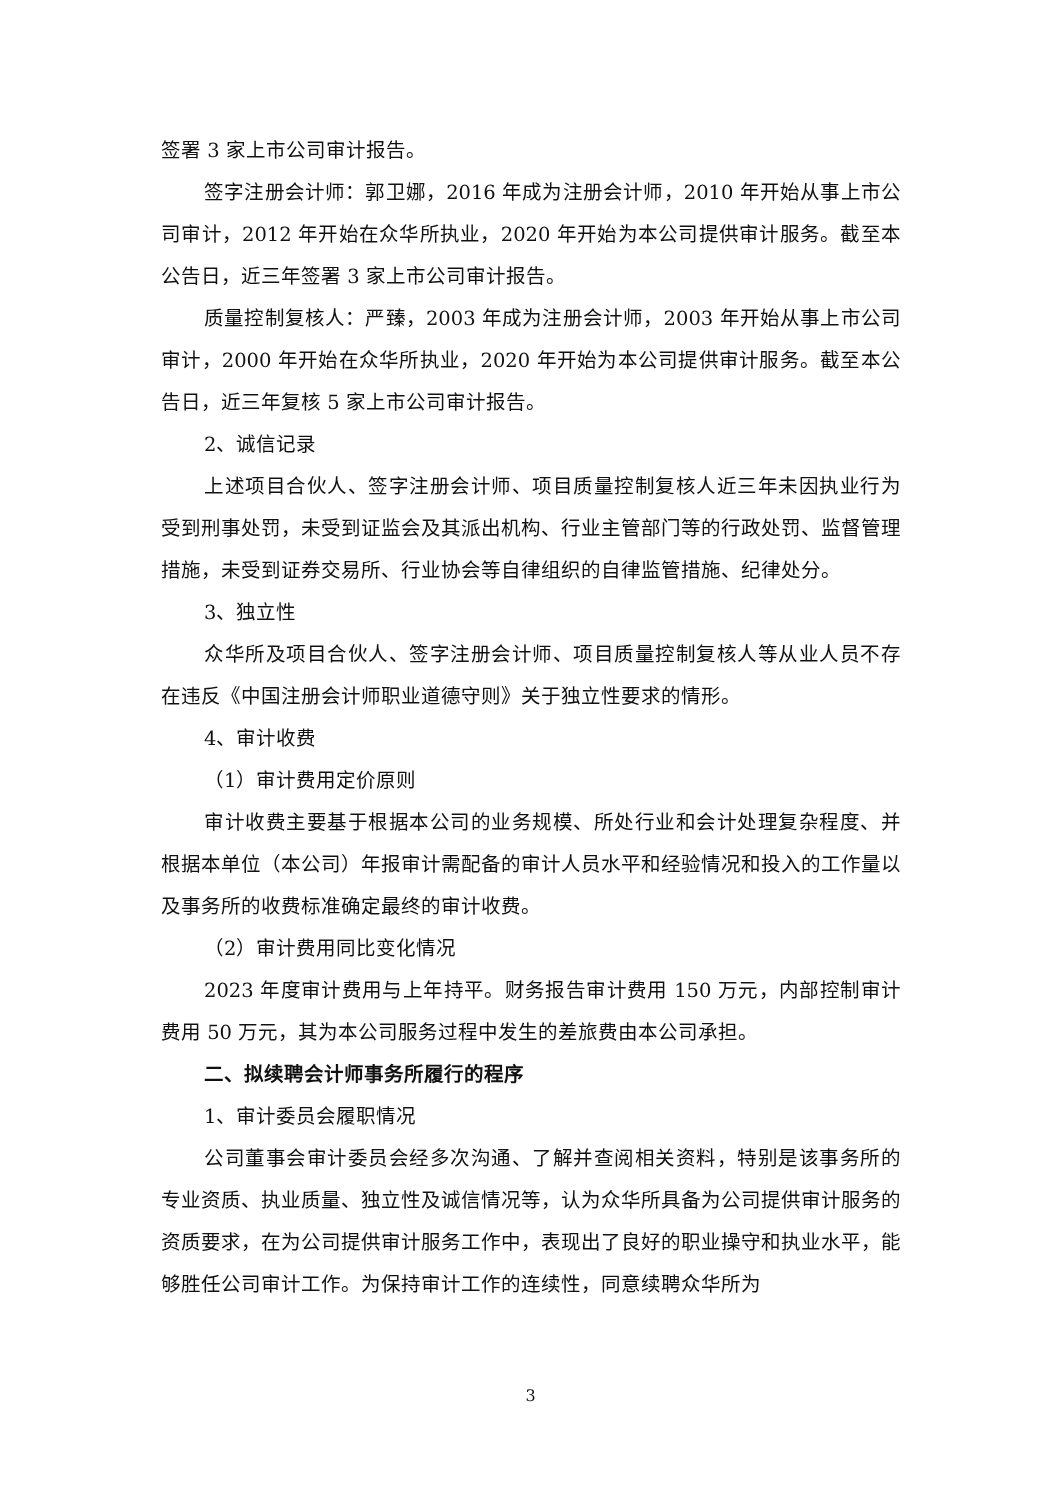签署 3 家上市公司审计报告。
签字注册会计师：郭卫娜，2016 年成为注册会计师，2010 年开始从事上市公司审计，2012 年开始在众华所执业，2020 年开始为本公司提供审计服务。截至本公告日，近三年签署 3 家上市公司审计报告。
质量控制复核人：严臻，2003 年成为注册会计师，2003 年开始从事上市公司审计，2000 年开始在众华所执业，2020 年开始为本公司提供审计服务。截至本公告日，近三年复核 5 家上市公司审计报告。
2、诚信记录
上述项目合伙人、签字注册会计师、项目质量控制复核人近三年未因执业行为受到刑事处罚，未受到证监会及其派出机构、行业主管部门等的行政处罚、监督管理措施，未受到证券交易所、行业协会等自律组织的自律监管措施、纪律处分。
3、独立性
众华所及项目合伙人、签字注册会计师、项目质量控制复核人等从业人员不存在违反《中国注册会计师职业道德守则》关于独立性要求的情形。
4、审计收费
（1）审计费用定价原则
审计收费主要基于根据本公司的业务规模、所处行业和会计处理复杂程度、并根据本单位（本公司）年报审计需配备的审计人员水平和经验情况和投入的工作量以及事务所的收费标准确定最终的审计收费。
（2）审计费用同比变化情况
2023 年度审计费用与上年持平。财务报告审计费用 150 万元，内部控制审计费用 50 万元，其为本公司服务过程中发生的差旅费由本公司承担。
二、拟续聘会计师事务所履行的程序
1、审计委员会履职情况
公司董事会审计委员会经多次沟通、了解并查阅相关资料，特别是该事务所的专业资质、执业质量、独立性及诚信情况等，认为众华所具备为公司提供审计服务的资质要求，在为公司提供审计服务工作中，表现出了良好的职业操守和执业水平，能够胜任公司审计工作。为保持审计工作的连续性，同意续聘众华所为
3